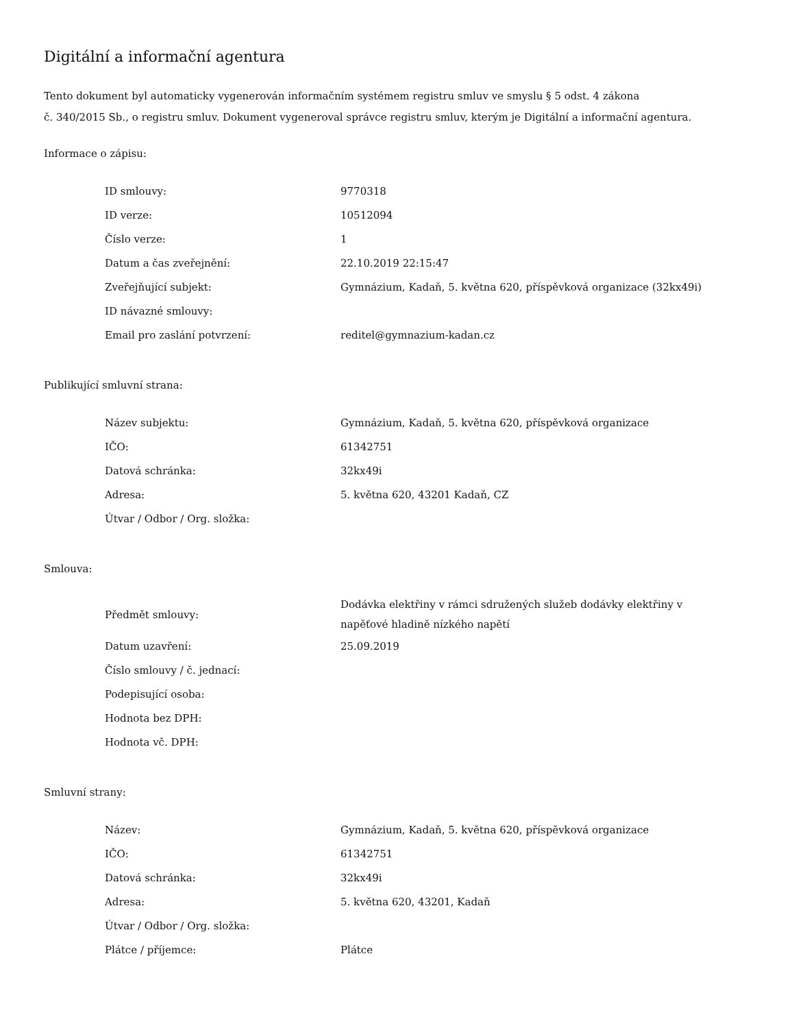Digitální a informační agentura
Tento dokument byl automaticky vygenerován informačním systémem registru smluv ve smyslu § 5 odst. 4 zákona
č. 340/2015 Sb., o registru smluv. Dokument vygeneroval správce registru smluv, kterým je Digitální a informační agentura.
Informace o zápisu:
| ID smlouvy: | 9770318 |
| ID verze: | 10512094 |
| Číslo verze: | 1 |
| Datum a čas zveřejnění: | 22.10.2019 22:15:47 |
| Zveřejňující subjekt: | Gymnázium, Kadaň, 5. května 620, příspěvková organizace (32kx49i) |
| ID návazné smlouvy: | |
| Email pro zaslání potvrzení: | reditel@gymnazium-kadan.cz |
Publikující smluvní strana:
| Název subjektu: | Gymnázium, Kadaň, 5. května 620, příspěvková organizace |
| IČO: | 61342751 |
| Datová schránka: | 32kx49i |
| Adresa: | 5. května 620, 43201 Kadaň, CZ |
| Útvar / Odbor / Org. složka: | |
Smlouva:
| Předmět smlouvy: | Dodávka elektřiny v rámci sdružených služeb dodávky elektřiny v napěťové hladině nízkého napětí |
| Datum uzavření: | 25.09.2019 |
| Číslo smlouvy / č. jednací: | |
| Podepisující osoba: | |
| Hodnota bez DPH: | |
| Hodnota vč. DPH: | |
Smluvní strany:
| Název: | Gymnázium, Kadaň, 5. května 620, příspěvková organizace |
| IČO: | 61342751 |
| Datová schránka: | 32kx49i |
| Adresa: | 5. května 620, 43201, Kadaň |
| Útvar / Odbor / Org. složka: | |
| Plátce / příjemce: | Plátce |